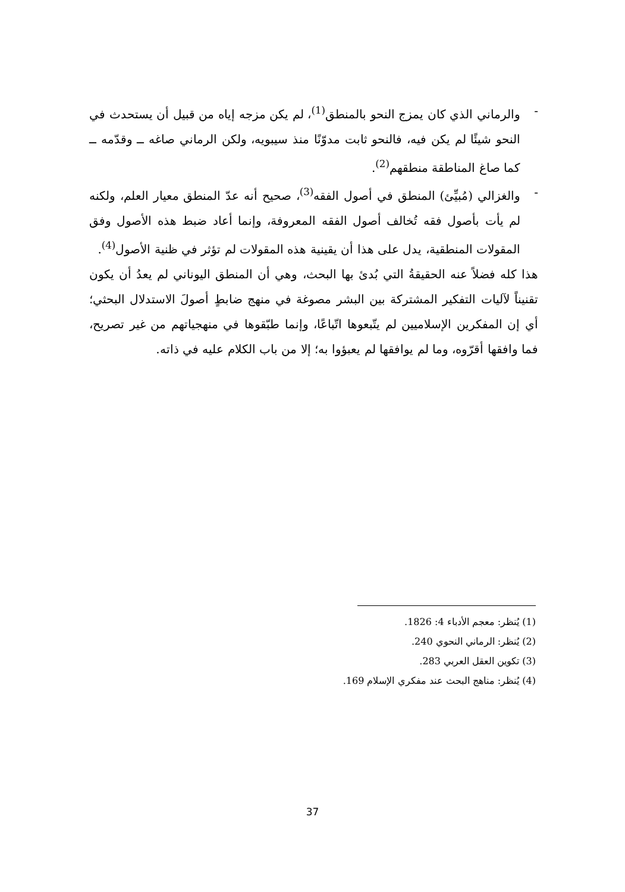- والرماني الذي كان يمزج النحو بالمنطق<sup>(1)</sup>، لم يكن مزجه إياه من قبيل أن يستحدث في النحو شيئًا لم يكن فيه، فالنحو ثابت مدوّنًا منذ سيبويه، ولكن الرماني صاغه ــ وقدّمه ــ كما صاغ المناطقة منطقهم<sup>(2)</sup>.
- والغزالي (مُبيِّئ) المنطق في أصول الفقه<sup>(3)</sup>، صحيح أنه عدّ المنطق معيار العلم، ولكنه لم يأت بأصول فقه تُخالف أصول الفقه المعروفة، وإنما أعاد ضبط هذه الأصول وفق المقولات المنطقية، يدل على هذا أن يقينية هذه المقولات لم تؤثر في ظنية الأصول<sup>(4)</sup>.
هذا كله فضلاً عنه الحقيقةُ التي بُدئ بها البحث، وهي أن المنطق اليوناني لم يعدُ أن يكون تقنيناً لآليات التفكير المشتركة بين البشر مصوغة في منهج ضابطٍ أصولَ الاستدلال البحثي؛ أي إن المفكرين الإسلاميين لم يتّبعوها اتّباعًا، وإنما طبّقوها في منهجياتهم من غير تصريح، فما وافقها أقرّوه، وما لم يوافقها لم يعبؤوا به؛ إلا من باب الكلام عليه في ذاته.
(1) يُنظر: معجم الأدباء 4: 1826.
(2) يُنظر: الرماني النحوي 240.
(3) تكوين العقل العربي 283.
(4) يُنظر: مناهج البحث عند مفكري الإسلام 169.
37